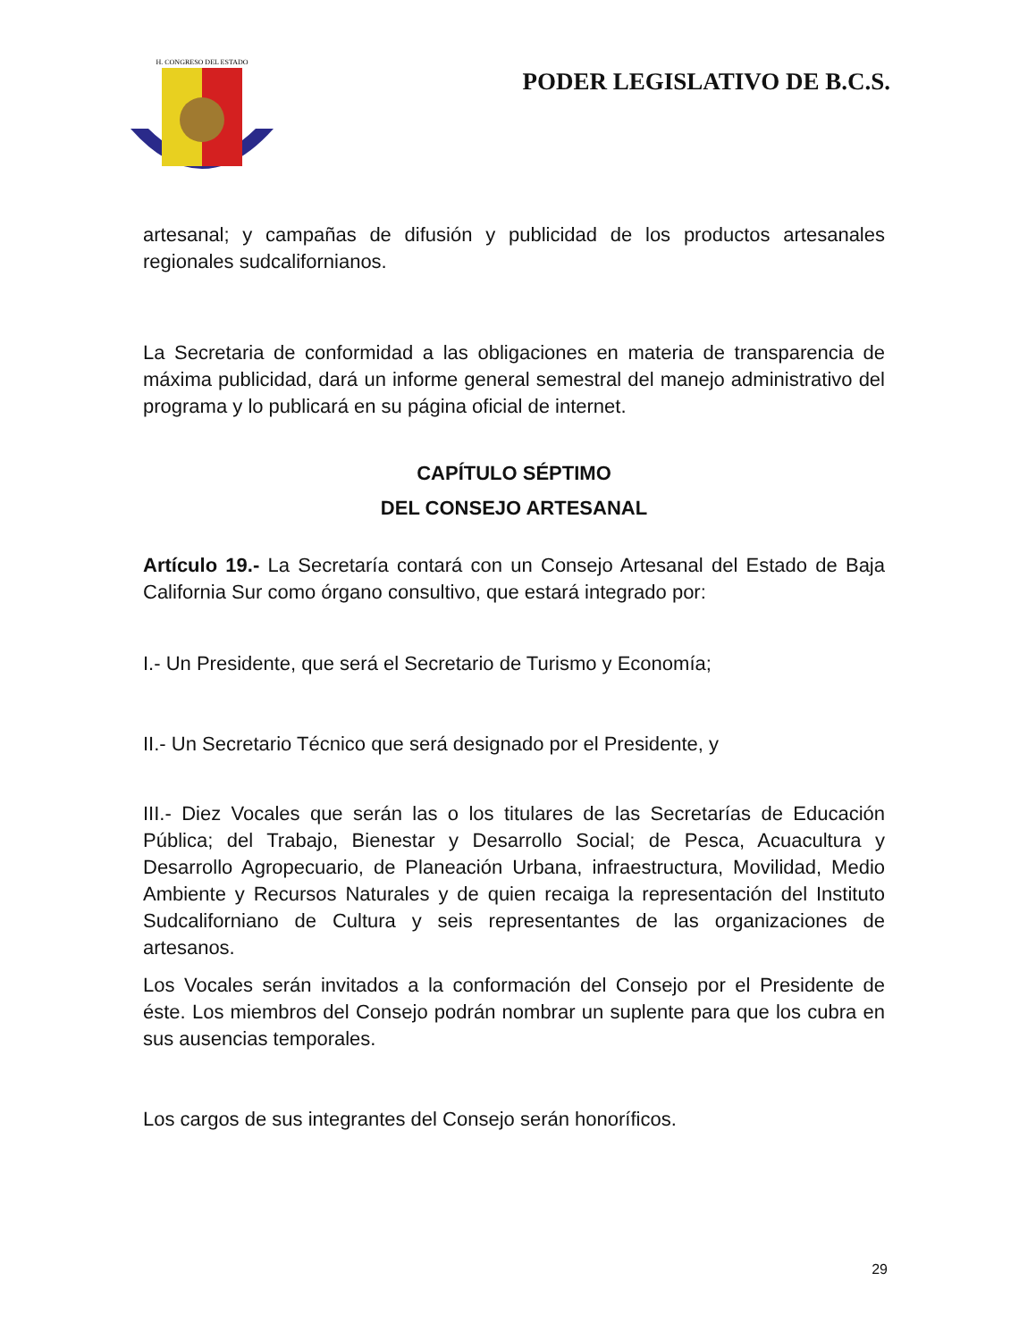H. CONGRESO DEL ESTADO
PODER LEGISLATIVO DE B.C.S.
artesanal; y campañas de difusión y publicidad de los productos artesanales regionales sudcalifornianos.
La Secretaria de conformidad a las obligaciones en materia de transparencia de máxima publicidad, dará un informe general semestral del manejo administrativo del programa y lo publicará en su página oficial de internet.
CAPÍTULO SÉPTIMO
DEL CONSEJO ARTESANAL
Artículo 19.- La Secretaría contará con un Consejo Artesanal del Estado de Baja California Sur como órgano consultivo, que estará integrado por:
I.- Un Presidente, que será el Secretario de Turismo y Economía;
II.- Un Secretario Técnico que será designado por el Presidente, y
III.- Diez Vocales que serán las o los titulares de las Secretarías de Educación Pública; del Trabajo, Bienestar y Desarrollo Social; de Pesca, Acuacultura y Desarrollo Agropecuario, de Planeación Urbana, infraestructura, Movilidad, Medio Ambiente y Recursos Naturales y de quien recaiga la representación del Instituto Sudcaliforniano de Cultura y seis representantes de las organizaciones de artesanos.
Los Vocales serán invitados a la conformación del Consejo por el Presidente de éste. Los miembros del Consejo podrán nombrar un suplente para que los cubra en sus ausencias temporales.
Los cargos de sus integrantes del Consejo serán honoríficos.
29